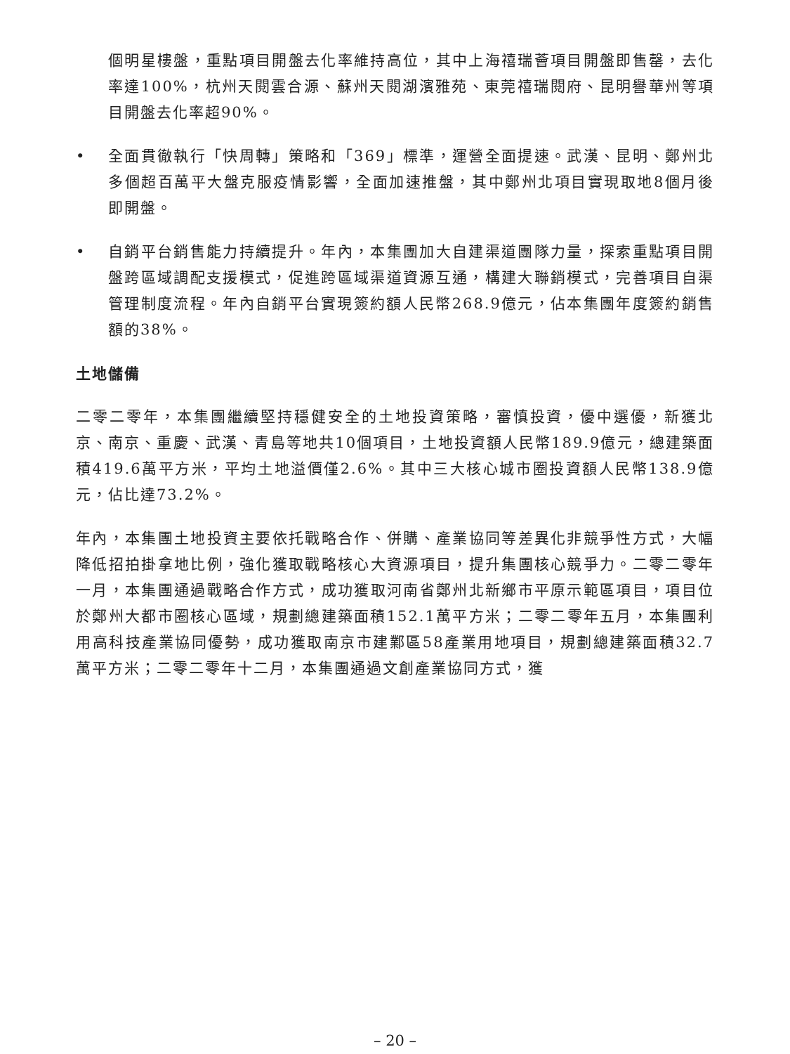個明星樓盤，重點項目開盤去化率維持高位，其中上海禧瑞薈項目開盤即售罄，去化率達100%，杭州天閱雲合源、蘇州天閱湖濱雅苑、東莞禧瑞閱府、昆明譽華州等項目開盤去化率超90%。
• 全面貫徹執行「快周轉」策略和「369」標準，運營全面提速。武漢、昆明、鄭州北多個超百萬平大盤克服疫情影響，全面加速推盤，其中鄭州北項目實現取地8個月後即開盤。
• 自銷平台銷售能力持續提升。年內，本集團加大自建渠道團隊力量，探索重點項目開盤跨區域調配支援模式，促進跨區域渠道資源互通，構建大聯銷模式，完善項目自渠管理制度流程。年內自銷平台實現簽約額人民幣268.9億元，佔本集團年度簽約銷售額的38%。
土地儲備
二零二零年，本集團繼續堅持穩健安全的土地投資策略，審慎投資，優中選優，新獲北京、南京、重慶、武漢、青島等地共10個項目，土地投資額人民幣189.9億元，總建築面積419.6萬平方米，平均土地溢價僅2.6%。其中三大核心城市圈投資額人民幣138.9億元，佔比達73.2%。
年內，本集團土地投資主要依托戰略合作、併購、產業協同等差異化非競爭性方式，大幅降低招拍掛拿地比例，強化獲取戰略核心大資源項目，提升集團核心競爭力。二零二零年一月，本集團通過戰略合作方式，成功獲取河南省鄭州北新鄉市平原示範區項目，項目位於鄭州大都市圈核心區域，規劃總建築面積152.1萬平方米；二零二零年五月，本集團利用高科技產業協同優勢，成功獲取南京市建鄴區58產業用地項目，規劃總建築面積32.7萬平方米；二零二零年十二月，本集團通過文創產業協同方式，獲
– 20 –